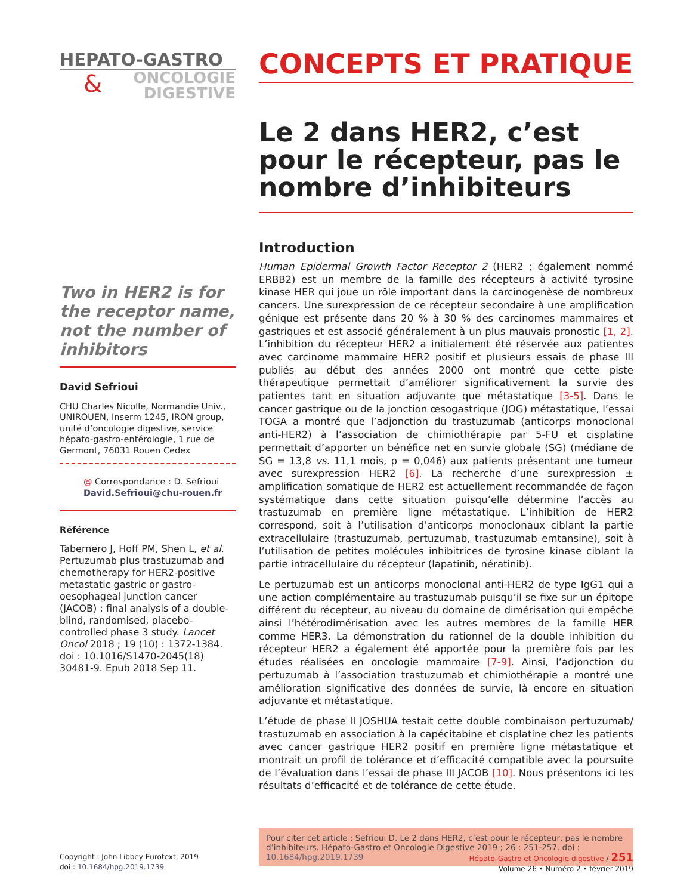HEPATO-GASTRO
&
ONCOLOGIE
DIGESTIVE
Two in HER2 is for the receptor name, not the number of inhibitors
David Sefrioui
CHU Charles Nicolle, Normandie Univ., UNIROUEN, Inserm 1245, IRON group, unité d’oncologie digestive, service hépato-gastro-entérologie, 1 rue de Germont, 76031 Rouen Cedex
@ Correspondance : D. Sefrioui
David.Sefrioui@chu-rouen.fr
Référence
Tabernero J, Hoff PM, Shen L, et al. Pertuzumab plus trastuzumab and chemotherapy for HER2-positive metastatic gastric or gastro-oesophageal junction cancer (JACOB) : final analysis of a double-blind, randomised, placebo-controlled phase 3 study. Lancet Oncol 2018 ; 19 (10) : 1372-1384. doi : 10.1016/S1470-2045(18) 30481-9. Epub 2018 Sep 11.
CONCEPTS ET PRATIQUE
Le 2 dans HER2, c’est pour le récepteur, pas le nombre d’inhibiteurs
Introduction
Human Epidermal Growth Factor Receptor 2 (HER2 ; également nommé ERBB2) est un membre de la famille des récepteurs à activité tyrosine kinase HER qui joue un rôle important dans la carcinogenèse de nombreux cancers. Une surexpression de ce récepteur secondaire à une amplification génique est présente dans 20 % à 30 % des carcinomes mammaires et gastriques et est associé généralement à un plus mauvais pronostic [1, 2]. L’inhibition du récepteur HER2 a initialement été réservée aux patientes avec carcinome mammaire HER2 positif et plusieurs essais de phase III publiés au début des années 2000 ont montré que cette piste thérapeutique permettait d’améliorer significativement la survie des patientes tant en situation adjuvante que métastatique [3-5]. Dans le cancer gastrique ou de la jonction œsogastrique (JOG) métastatique, l’essai TOGA a montré que l’adjonction du trastuzumab (anticorps monoclonal anti-HER2) à l’association de chimiothérapie par 5-FU et cisplatine permettait d’apporter un bénéfice net en survie globale (SG) (médiane de SG = 13,8 vs. 11,1 mois, p = 0,046) aux patients présentant une tumeur avec surexpression HER2 [6]. La recherche d’une surexpression ± amplification somatique de HER2 est actuellement recommandée de façon systématique dans cette situation puisqu’elle détermine l’accès au trastuzumab en première ligne métastatique. L’inhibition de HER2 correspond, soit à l’utilisation d’anticorps monoclonaux ciblant la partie extracellulaire (trastuzumab, pertuzumab, trastuzumab emtansine), soit à l’utilisation de petites molécules inhibitrices de tyrosine kinase ciblant la partie intracellulaire du récepteur (lapatinib, nératinib).
Le pertuzumab est un anticorps monoclonal anti-HER2 de type IgG1 qui a une action complémentaire au trastuzumab puisqu’il se fixe sur un épitope différent du récepteur, au niveau du domaine de dimérisation qui empêche ainsi l’hétérodimérisation avec les autres membres de la famille HER comme HER3. La démonstration du rationnel de la double inhibition du récepteur HER2 a également été apportée pour la première fois par les études réalisées en oncologie mammaire [7-9]. Ainsi, l’adjonction du pertuzumab à l’association trastuzumab et chimiothérapie a montré une amélioration significative des données de survie, là encore en situation adjuvante et métastatique.
L’étude de phase II JOSHUA testait cette double combinaison pertuzumab/ trastuzumab en association à la capécitabine et cisplatine chez les patients avec cancer gastrique HER2 positif en première ligne métastatique et montrait un profil de tolérance et d’efficacité compatible avec la poursuite de l’évaluation dans l’essai de phase III JACOB [10]. Nous présentons ici les résultats d’efficacité et de tolérance de cette étude.
Pour citer cet article : Sefrioui D. Le 2 dans HER2, c’est pour le récepteur, pas le nombre d’inhibiteurs. Hépato-Gastro et Oncologie Digestive 2019 ; 26 : 251-257. doi : 10.1684/hpg.2019.1739
Copyright : John Libbey Eurotext, 2019
doi : 10.1684/hpg.2019.1739
Hépato-Gastro et Oncologie digestive / 251
Volume 26 • Numéro 2 • février 2019